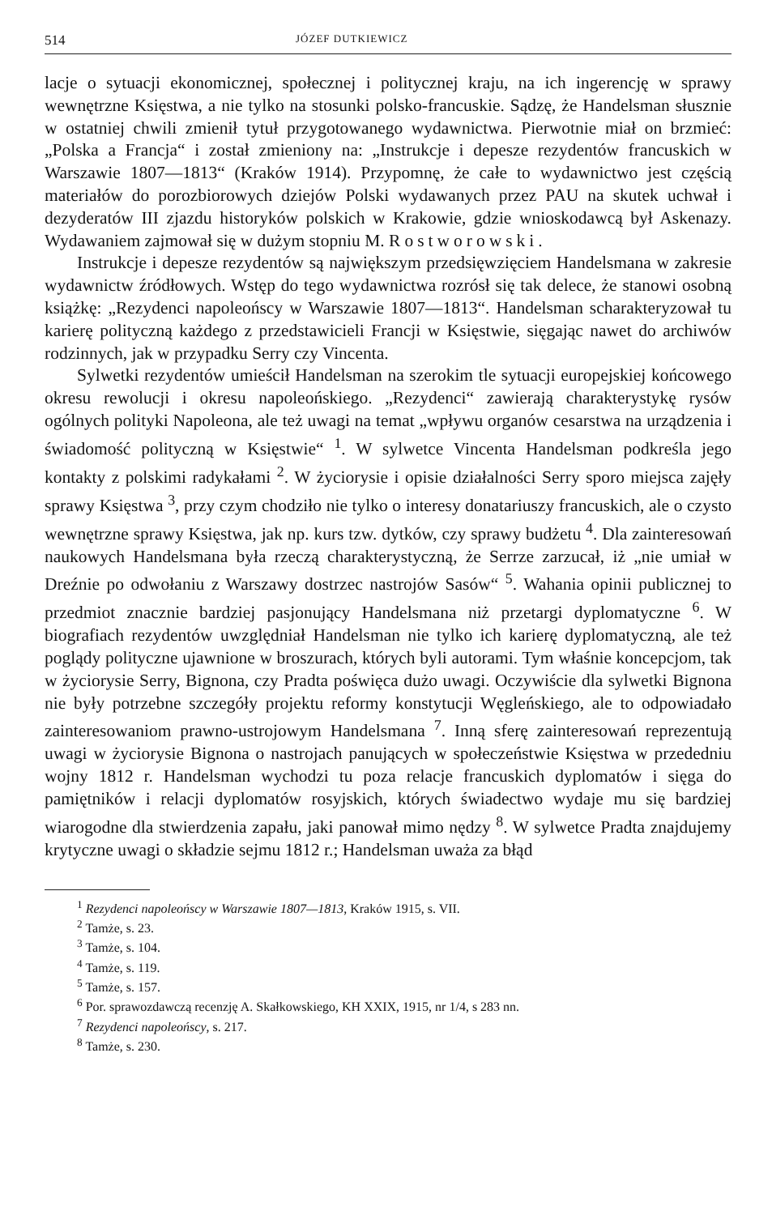514 JÓZEF DUTKIEWICZ
lacje o sytuacji ekonomicznej, społecznej i politycznej kraju, na ich ingerencję w sprawy wewnętrzne Księstwa, a nie tylko na stosunki polsko-francuskie. Sądzę, że Handelsman słusznie w ostatniej chwili zmienił tytuł przygotowanego wydawnictwa. Pierwotnie miał on brzmieć: „Polska a Francja“ i został zmieniony na: „Instrukcje i depesze rezydentów francuskich w Warszawie 1807—1813“ (Kraków 1914). Przypomnę, że całe to wydawnictwo jest częścią materiałów do porozbiorowych dziejów Polski wydawanych przez PAU na skutek uchwał i dezyderatów III zjazdu historyków polskich w Krakowie, gdzie wnioskodawcą był Askenazy. Wydawaniem zajmował się w dużym stopniu M. Rostworowski.
Instrukcje i depesze rezydentów są największym przedsięwzięciem Handelsmana w zakresie wydawnictw źródłowych. Wstęp do tego wydawnictwa rozrósł się tak delece, że stanowi osobną książkę: „Rezydenci napoleońscy w Warszawie 1807—1813“. Handelsman scharakteryzował tu karierę polityczną każdego z przedstawicieli Francji w Księstwie, sięgając nawet do archiwów rodzinnych, jak w przypadku Serry czy Vincenta.
Sylwetki rezydentów umieścił Handelsman na szerokim tle sytuacji europejskiej końcowego okresu rewolucji i okresu napoleońskiego. „Rezydenci“ zawierają charakterystykę rysów ogólnych polityki Napoleona, ale też uwagi na temat „wpływu organów cesarstwa na urządzenia i świadomość polityczną w Księstwie“ <sup>1</sup>. W sylwetce Vincenta Handelsman podkreśla jego kontakty z polskimi radykałami <sup>2</sup>. W życiorysie i opisie działalności Serry sporo miejsca zajęły sprawy Księstwa <sup>3</sup>, przy czym chodziło nie tylko o interesy donatariuszy francuskich, ale o czysto wewnętrzne sprawy Księstwa, jak np. kurs tzw. dytków, czy sprawy budżetu <sup>4</sup>. Dla zainteresowań naukowych Handelsmana była rzeczą charakterystyczną, że Serrze zarzucał, iż „nie umiał w Dreźnie po odwołaniu z Warszawy dostrzec nastrojów Sasów“ <sup>5</sup>. Wahania opinii publicznej to przedmiot znacznie bardziej pasjonujący Handelsmana niż przetargi dyplomatyczne <sup>6</sup>. W biografiach rezydentów uwzględniał Handelsman nie tylko ich karierę dyplomatyczną, ale też poglądy polityczne ujawnione w broszurach, których byli autorami. Tym właśnie koncepcjom, tak w życiorysie Serry, Bignona, czy Pradta poświęca dużo uwagi. Oczywiście dla sylwetki Bignona nie były potrzebne szczegóły projektu reformy konstytucji Węgleńskiego, ale to odpowiadało zainteresowaniom prawno-ustrojowym Handelsmana <sup>7</sup>. Inną sferę zainteresowań reprezentują uwagi w życiorysie Bignona o nastrojach panujących w społeczeństwie Księstwa w przededniu wojny 1812 r. Handelsman wychodzi tu poza relacje francuskich dyplomatów i sięga do pamiętników i relacji dyplomatów rosyjskich, których świadectwo wydaje mu się bardziej wiarogodne dla stwierdzenia zapału, jaki panował mimo nędzy <sup>8</sup>. W sylwetce Pradta znajdujemy krytyczne uwagi o składzie sejmu 1812 r.; Handelsman uważa za błąd
<sup>1</sup> Rezydenci napoleońscy w Warszawie 1807—1813, Kraków 1915, s. VII.
<sup>2</sup> Tamże, s. 23.
<sup>3</sup> Tamże, s. 104.
<sup>4</sup> Tamże, s. 119.
<sup>5</sup> Tamże, s. 157.
<sup>6</sup> Por. sprawozdawczą recenzję A. Skałkowskiego, KH XXIX, 1915, nr 1/4, s 283 nn.
<sup>7</sup> Rezydenci napoleońscy, s. 217.
<sup>8</sup> Tamże, s. 230.